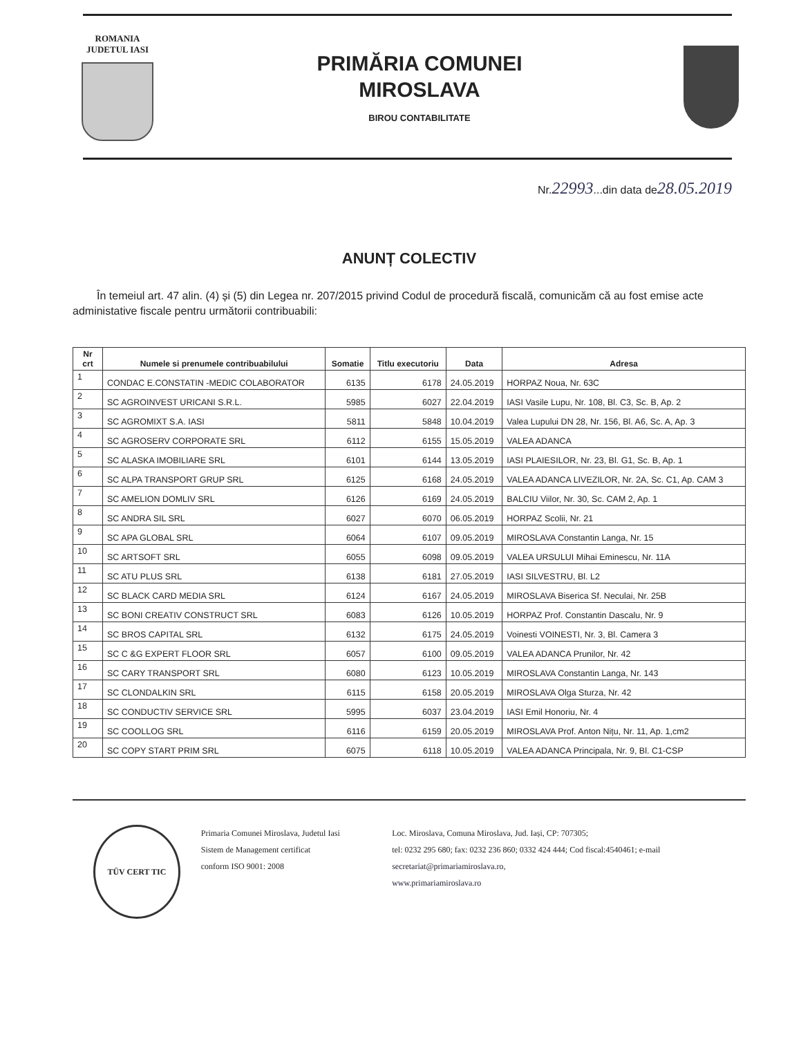ROMANIA
JUDETUL IASI
PRIMĂRIA COMUNEI
MIROSLAVA
BIROU CONTABILITATE
Nr.22993...din data de28.05.2019
ANUNȚ COLECTIV
În temeiul art. 47 alin. (4) și (5) din Legea nr. 207/2015 privind Codul de procedură fiscală, comunicăm că au fost emise acte administative fiscale pentru următorii contribuabili:
| Nr crt | Numele si prenumele contribuabilului | Somatie | Titlu executoriu | Data | Adresa |
| --- | --- | --- | --- | --- | --- |
| 1 | CONDAC E.CONSTATIN -MEDIC COLABORATOR | 6135 | 6178 | 24.05.2019 | HORPAZ Noua, Nr. 63C |
| 2 | SC AGROINVEST URICANI S.R.L. | 5985 | 6027 | 22.04.2019 | IASI Vasile Lupu, Nr. 108, Bl. C3, Sc. B, Ap. 2 |
| 3 | SC AGROMIXT S.A. IASI | 5811 | 5848 | 10.04.2019 | Valea Lupului DN 28, Nr. 156, Bl. A6, Sc. A, Ap. 3 |
| 4 | SC AGROSERV CORPORATE SRL | 6112 | 6155 | 15.05.2019 | VALEA ADANCA |
| 5 | SC ALASKA IMOBILIARE SRL | 6101 | 6144 | 13.05.2019 | IASI PLAIESILOR, Nr. 23, Bl. G1, Sc. B, Ap. 1 |
| 6 | SC ALPA TRANSPORT GRUP SRL | 6125 | 6168 | 24.05.2019 | VALEA ADANCA LIVEZILOR, Nr. 2A, Sc. C1, Ap. CAM 3 |
| 7 | SC AMELION DOMLIV SRL | 6126 | 6169 | 24.05.2019 | BALCIU Viilor, Nr. 30, Sc. CAM 2, Ap. 1 |
| 8 | SC ANDRA SIL SRL | 6027 | 6070 | 06.05.2019 | HORPAZ Scolii, Nr. 21 |
| 9 | SC APA GLOBAL SRL | 6064 | 6107 | 09.05.2019 | MIROSLAVA Constantin Langa, Nr. 15 |
| 10 | SC ARTSOFT SRL | 6055 | 6098 | 09.05.2019 | VALEA URSULUI Mihai Eminescu, Nr. 11A |
| 11 | SC ATU PLUS SRL | 6138 | 6181 | 27.05.2019 | IASI SILVESTRU, Bl. L2 |
| 12 | SC BLACK CARD MEDIA SRL | 6124 | 6167 | 24.05.2019 | MIROSLAVA Biserica Sf. Neculai, Nr. 25B |
| 13 | SC BONI CREATIV CONSTRUCT SRL | 6083 | 6126 | 10.05.2019 | HORPAZ Prof. Constantin Dascalu, Nr. 9 |
| 14 | SC BROS CAPITAL SRL | 6132 | 6175 | 24.05.2019 | Voinesti VOINESTI, Nr. 3, Bl. Camera 3 |
| 15 | SC C &G EXPERT FLOOR SRL | 6057 | 6100 | 09.05.2019 | VALEA ADANCA Prunilor, Nr. 42 |
| 16 | SC CARY TRANSPORT SRL | 6080 | 6123 | 10.05.2019 | MIROSLAVA Constantin Langa, Nr. 143 |
| 17 | SC CLONDALKIN SRL | 6115 | 6158 | 20.05.2019 | MIROSLAVA Olga Sturza, Nr. 42 |
| 18 | SC CONDUCTIV SERVICE SRL | 5995 | 6037 | 23.04.2019 | IASI Emil Honoriu, Nr. 4 |
| 19 | SC COOLLOG SRL | 6116 | 6159 | 20.05.2019 | MIROSLAVA Prof. Anton Nițu, Nr. 11, Ap. 1,cm2 |
| 20 | SC COPY START PRIM SRL | 6075 | 6118 | 10.05.2019 | VALEA ADANCA Principala, Nr. 9, Bl. C1-CSP |
TÜV CERT TIC
Primaria Comunei Miroslava, Judetul Iasi
Sistem de Management certificat
conform ISO 9001: 2008
Loc. Miroslava, Comuna Miroslava, Jud. Iași, CP: 707305;
tel: 0232 295 680; fax: 0232 236 860; 0332 424 444; Cod fiscal:4540461; e-mail secretariat@primariamiroslava.ro,
www.primariamiroslava.ro